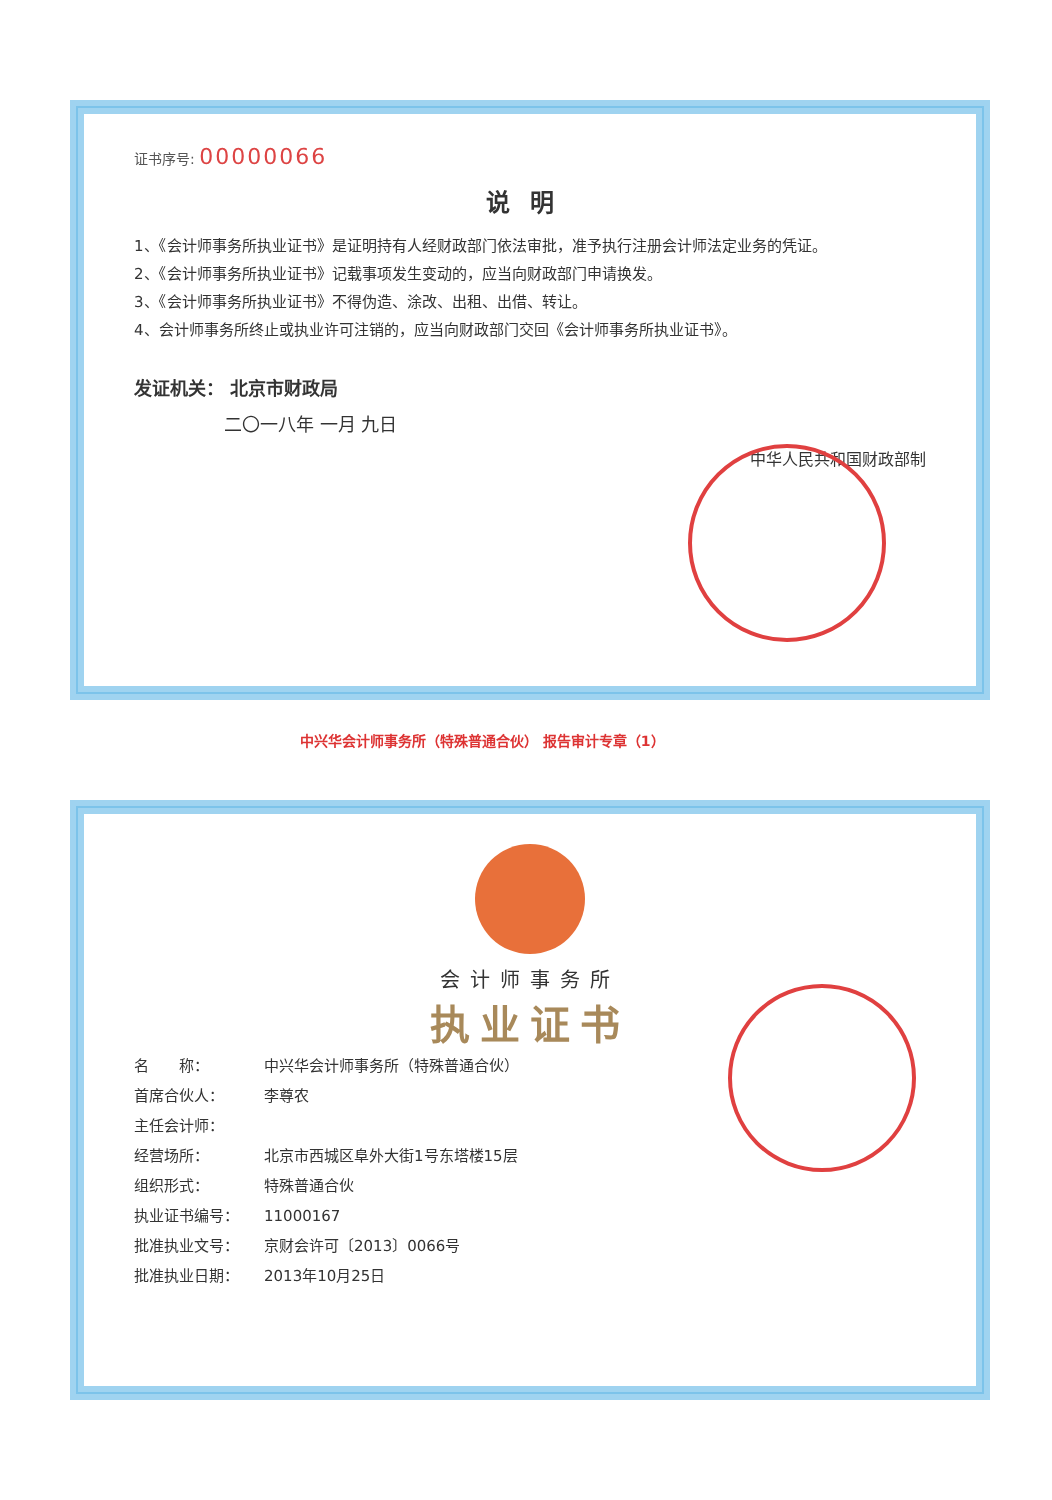证书序号: 00000066
说明
1、《会计师事务所执业证书》是证明持有人经财政部门依法审批，准予执行注册会计师法定业务的凭证。
2、《会计师事务所执业证书》记载事项发生变动的，应当向财政部门申请换发。
3、《会计师事务所执业证书》不得伪造、涂改、出租、出借、转让。
4、会计师事务所终止或执业许可注销的，应当向财政部门交回《会计师事务所执业证书》。
发证机关： 北京市财政局
二〇一八年 一月 九日
中华人民共和国财政部制
中兴华会计师事务所（特殊普通合伙） 报告审计专章（1）
会计师事务所
执业证书
名　　称： 中兴华会计师事务所（特殊普通合伙）
首席合伙人： 李尊农
主任会计师：
经营场所： 北京市西城区阜外大街1号东塔楼15层
组织形式： 特殊普通合伙
执业证书编号： 11000167
批准执业文号： 京财会许可〔2013〕0066号
批准执业日期： 2013年10月25日